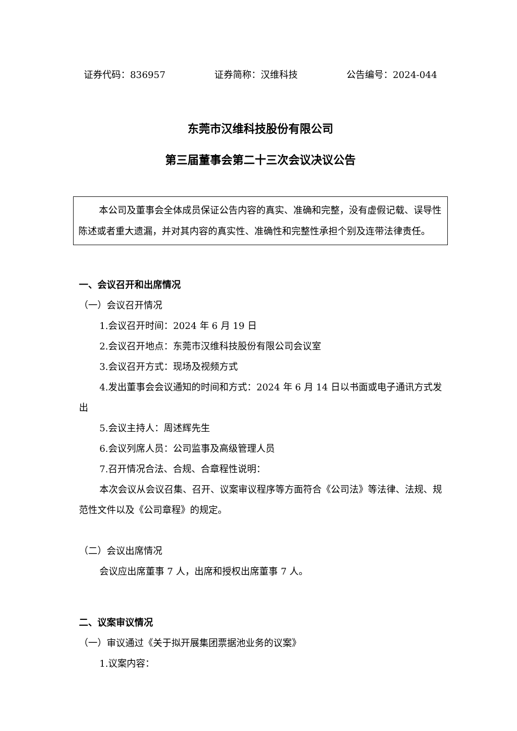证券代码：836957 证券简称：汉维科技 公告编号：2024-044
东莞市汉维科技股份有限公司
第三届董事会第二十三次会议决议公告
本公司及董事会全体成员保证公告内容的真实、准确和完整，没有虚假记载、误导性陈述或者重大遗漏，并对其内容的真实性、准确性和完整性承担个别及连带法律责任。
一、会议召开和出席情况
（一）会议召开情况
1.会议召开时间：2024 年 6 月 19 日
2.会议召开地点：东莞市汉维科技股份有限公司会议室
3.会议召开方式：现场及视频方式
4.发出董事会会议通知的时间和方式：2024 年 6 月 14 日以书面或电子通讯方式发出
5.会议主持人：周述辉先生
6.会议列席人员：公司监事及高级管理人员
7.召开情况合法、合规、合章程性说明：
本次会议从会议召集、召开、议案审议程序等方面符合《公司法》等法律、法规、规范性文件以及《公司章程》的规定。
（二）会议出席情况
会议应出席董事 7 人，出席和授权出席董事 7 人。
二、议案审议情况
（一）审议通过《关于拟开展集团票据池业务的议案》
1.议案内容：